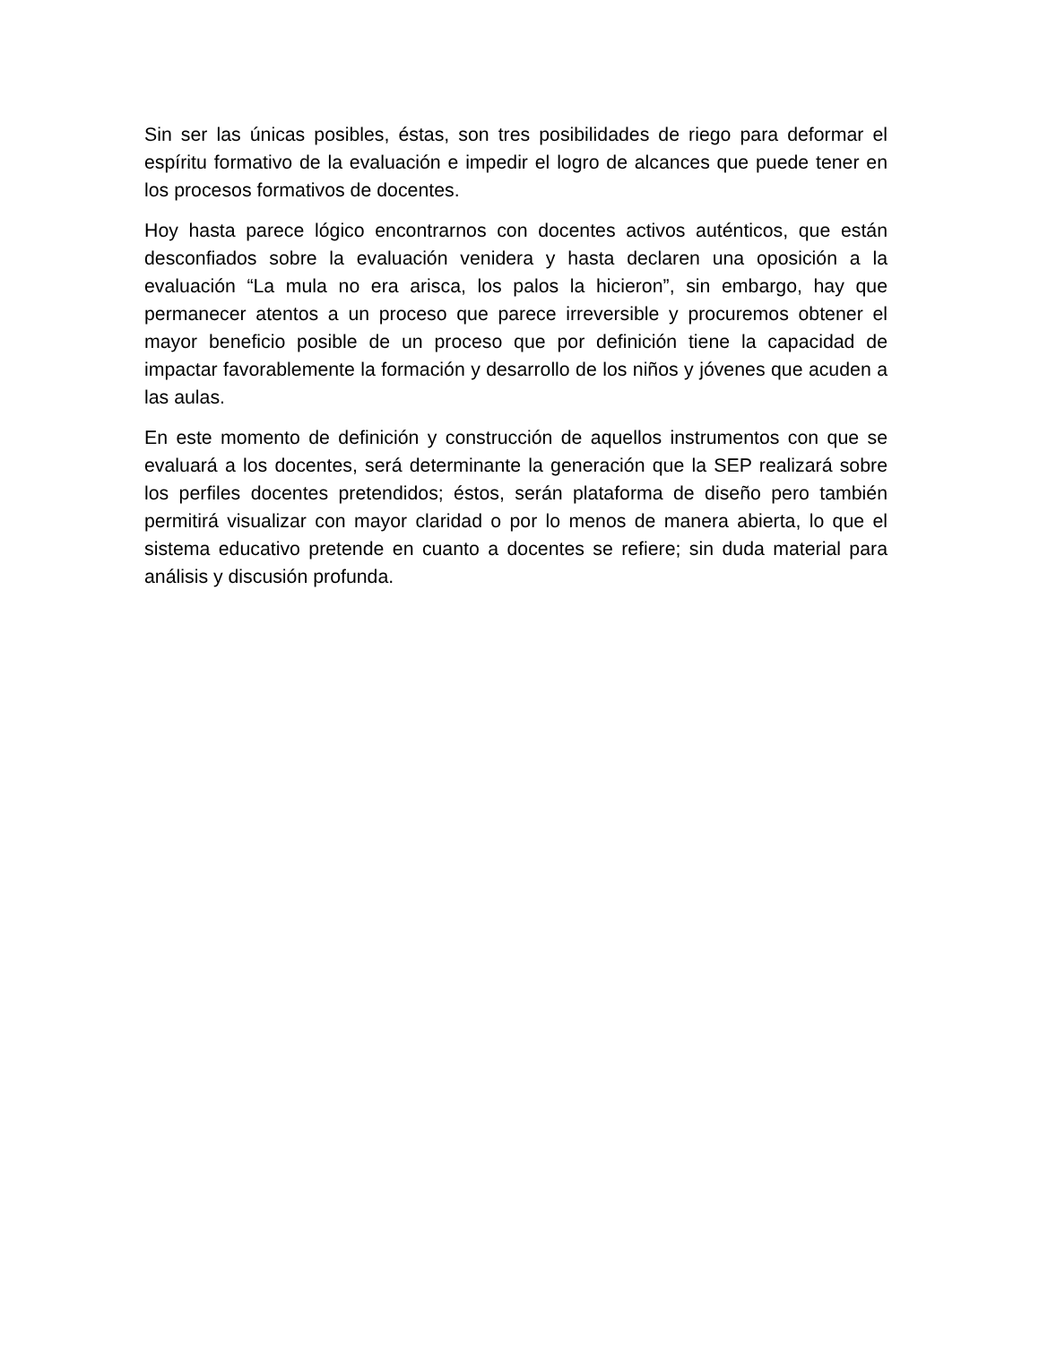Sin ser las únicas posibles, éstas, son tres posibilidades de riego para deformar el espíritu formativo de la evaluación e impedir el logro de alcances que puede tener en los procesos formativos de docentes.
Hoy hasta parece lógico encontrarnos con docentes activos auténticos, que están desconfiados sobre la evaluación venidera y hasta declaren una oposición a la evaluación “La mula no era arisca, los palos la hicieron”, sin embargo, hay que permanecer atentos a un proceso que parece irreversible y procuremos obtener el mayor beneficio posible de un proceso que por definición tiene la capacidad de impactar favorablemente la formación y desarrollo de los niños y jóvenes que acuden a las aulas.
En este momento de definición y construcción de aquellos instrumentos con que se evaluará a los docentes, será determinante la generación que la SEP realizará sobre los perfiles docentes pretendidos; éstos, serán plataforma de diseño pero también permitirá visualizar con mayor claridad o por lo menos de manera abierta, lo que el sistema educativo pretende en cuanto a docentes se refiere; sin duda material para análisis y discusión profunda.